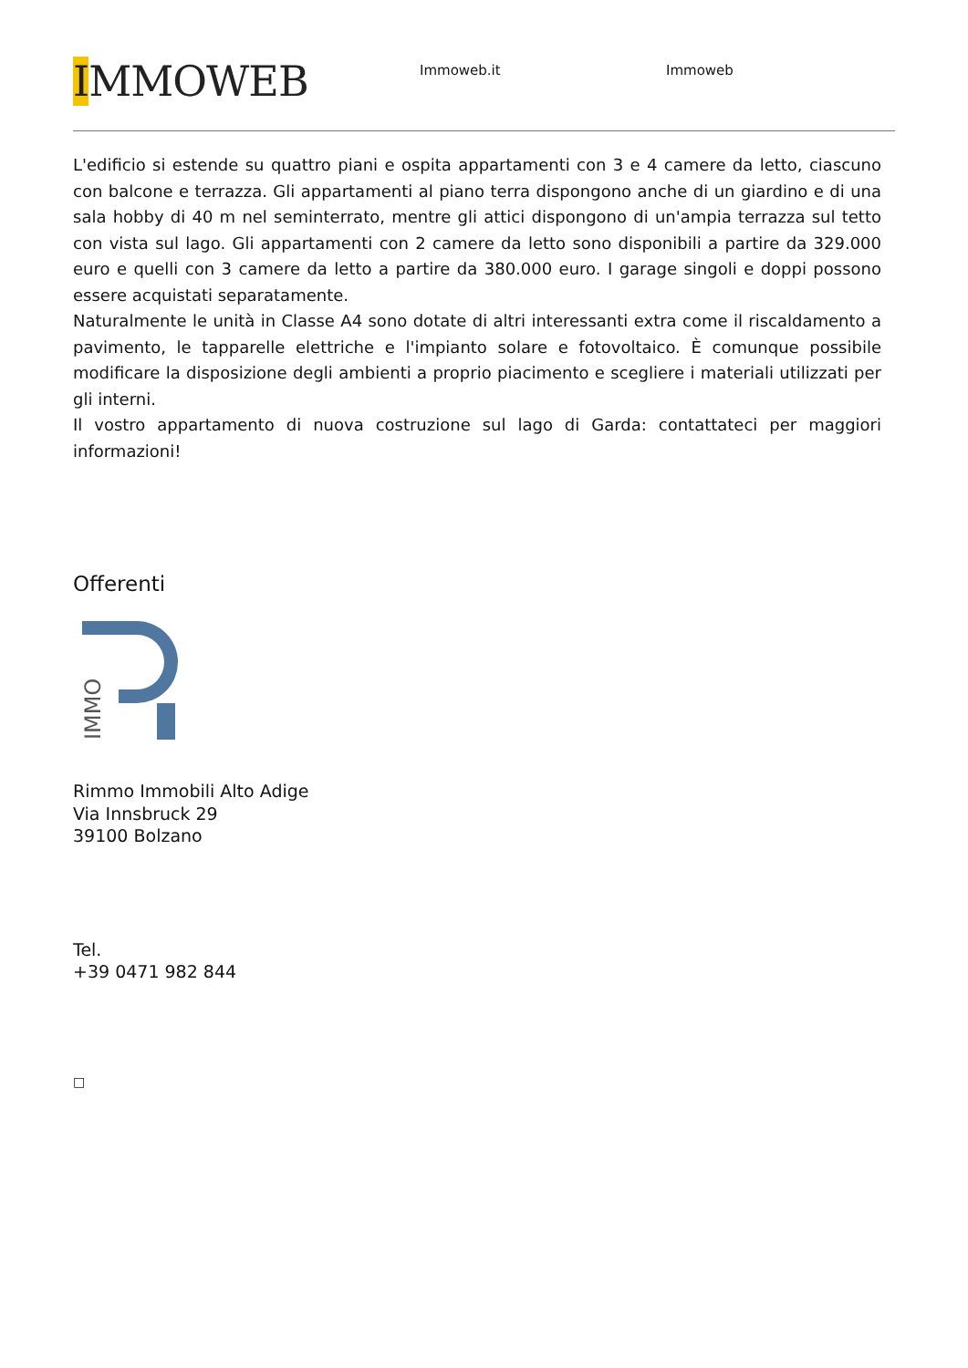IMMOWEB
Immoweb.it Immoweb
L'edificio si estende su quattro piani e ospita appartamenti con 3 e 4 camere da letto, ciascuno con balcone e terrazza. Gli appartamenti al piano terra dispongono anche di un giardino e di una sala hobby di 40 m nel seminterrato, mentre gli attici dispongono di un'ampia terrazza sul tetto con vista sul lago. Gli appartamenti con 2 camere da letto sono disponibili a partire da 329.000 euro e quelli con 3 camere da letto a partire da 380.000 euro. I garage singoli e doppi possono essere acquistati separatamente.
Naturalmente le unità in Classe A4 sono dotate di altri interessanti extra come il riscaldamento a pavimento, le tapparelle elettriche e l'impianto solare e fotovoltaico. È comunque possibile modificare la disposizione degli ambienti a proprio piacimento e scegliere i materiali utilizzati per gli interni.
Il vostro appartamento di nuova costruzione sul lago di Garda: contattateci per maggiori informazioni!
Offerenti
IMMO
Rimmo Immobili Alto Adige
Via Innsbruck 29
39100 Bolzano
Tel.
+39 0471 982 844
□